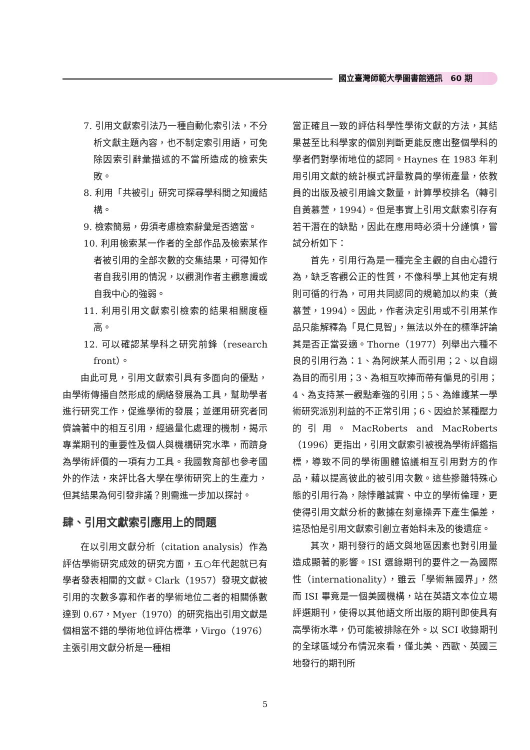國立臺灣師範大學圖書館通訊　60 期
7. 引用文獻索引法乃一種自動化索引法，不分析文獻主題內容，也不制定索引用語，可免除因索引辭彙描述的不當所造成的檢索失敗。
8. 利用「共被引」研究可探尋學科間之知識結構。
9. 檢索簡易，毋須考慮檢索辭彙是否適當。
10. 利用檢索某一作者的全部作品及檢索某作者被引用的全部次數的交集結果，可得知作者自我引用的情況，以觀測作者主觀意識或自我中心的強弱。
11. 利用引用文獻索引檢索的結果相關度極高。
12. 可以確認某學科之研究前鋒（research front）。
由此可見，引用文獻索引具有多面向的優點，由學術傳播自然形成的網絡發展為工具，幫助學者進行研究工作，促進學術的發展；並運用研究者同儕論著中的相互引用，經過量化處理的機制，揭示專業期刊的重要性及個人與機構研究水準，而躋身為學術評價的一項有力工具。我國教育部也參考國外的作法，來評比各大學在學術研究上的生產力，但其結果為何引發非議？則需進一步加以探討。
肆、引用文獻索引應用上的問題
在以引用文獻分析（citation analysis）作為評估學術研究成效的研究方面，五○年代起就已有學者發表相關的文獻。Clark（1957）發現文獻被引用的次數多寡和作者的學術地位二者的相關係數達到 0.67，Myer（1970）的研究指出引用文獻是個相當不錯的學術地位評估標準，Virgo（1976）主張引用文獻分析是一種相
當正確且一致的評估科學性學術文獻的方法，其結果甚至比科學家的個別判斷更能反應出整個學科的學者們對學術地位的認同。Haynes 在 1983 年利用引用文獻的統計模式評量教員的學術產量，依教員的出版及被引用論文數量，計算學校排名（轉引自黃慕萱，1994）。但是事實上引用文獻索引存有若干潛在的缺點，因此在應用時必須十分謹慎，嘗試分析如下：
首先，引用行為是一種完全主觀的自由心證行為，缺乏客觀公正的性質，不像科學上其他定有規則可循的行為，可用共同認同的規範加以約束（黃慕萱，1994）。因此，作者決定引用或不引用某作品只能解釋為「見仁見智」，無法以外在的標準評論其是否正當妥適。Thorne（1977）列舉出六種不良的引用行為：1、為阿諛某人而引用；2、以自詡為目的而引用；3、為相互吹捧而帶有偏見的引用；4、為支持某一觀點牽強的引用；5、為維護某一學術研究派別利益的不正常引用；6、因迫於某種壓力的引用。MacRoberts and MacRoberts（1996）更指出，引用文獻索引被視為學術評鑑指標，導致不同的學術團體協議相互引用對方的作品，藉以提高彼此的被引用次數。這些摻雜特殊心態的引用行為，除悖離誠實、中立的學術倫理，更使得引用文獻分析的數據在刻意操弄下產生偏差，這恐怕是引用文獻索引創立者始料未及的後遺症。
其次，期刊發行的語文與地區因素也對引用量造成顯著的影響。ISI 選錄期刊的要件之一為國際性（internationality），雖云「學術無國界」，然而 ISI 畢竟是一個美國機構，站在英語文本位立場評選期刊，使得以其他語文所出版的期刊即使具有高學術水準，仍可能被排除在外。以 SCI 收錄期刊的全球區域分布情況來看，僅北美、西歐、英國三地發行的期刊所
5